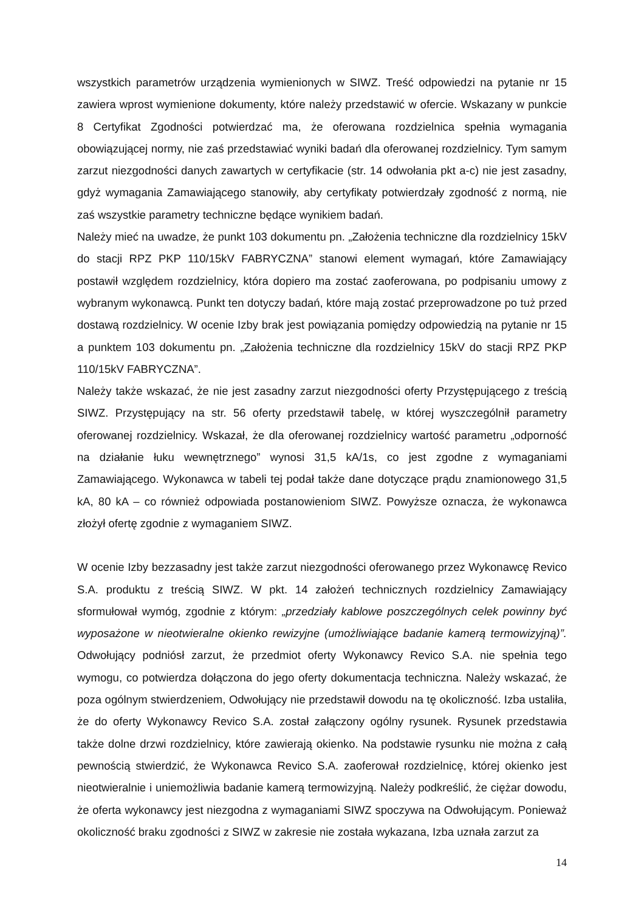wszystkich parametrów urządzenia wymienionych w SIWZ. Treść odpowiedzi na pytanie nr 15 zawiera wprost wymienione dokumenty, które należy przedstawić w ofercie. Wskazany w punkcie 8 Certyfikat Zgodności potwierdzać ma, że oferowana rozdzielnica spełnia wymagania obowiązującej normy, nie zaś przedstawiać wyniki badań dla oferowanej rozdzielnicy. Tym samym zarzut niezgodności danych zawartych w certyfikacie (str. 14 odwołania pkt a-c) nie jest zasadny, gdyż wymagania Zamawiającego stanowiły, aby certyfikaty potwierdzały zgodność z normą, nie zaś wszystkie parametry techniczne będące wynikiem badań.
Należy mieć na uwadze, że punkt 103 dokumentu pn. „Założenia techniczne dla rozdzielnicy 15kV do stacji RPZ PKP 110/15kV FABRYCZNA” stanowi element wymagań, które Zamawiający postawił względem rozdzielnicy, która dopiero ma zostać zaoferowana, po podpisaniu umowy z wybranym wykonawcą. Punkt ten dotyczy badań, które mają zostać przeprowadzone po tuż przed dostawą rozdzielnicy. W ocenie Izby brak jest powiązania pomiędzy odpowiedzią na pytanie nr 15 a punktem 103 dokumentu pn. „Założenia techniczne dla rozdzielnicy 15kV do stacji RPZ PKP 110/15kV FABRYCZNA”.
Należy także wskazać, że nie jest zasadny zarzut niezgodności oferty Przystępującego z treścią SIWZ. Przystępujący na str. 56 oferty przedstawił tabelę, w której wyszczególnił parametry oferowanej rozdzielnicy. Wskazał, że dla oferowanej rozdzielnicy wartość parametru „odporność na działanie łuku wewnętrznego” wynosi 31,5 kA/1s, co jest zgodne z wymaganiami Zamawiającego. Wykonawca w tabeli tej podał także dane dotyczące prądu znamionowego 31,5 kA, 80 kA – co również odpowiada postanowieniom SIWZ. Powyższe oznacza, że wykonawca złożył ofertę zgodnie z wymaganiem SIWZ.
W ocenie Izby bezzasadny jest także zarzut niezgodności oferowanego przez Wykonawcę Revico S.A. produktu z treścią SIWZ. W pkt. 14 założeń technicznych rozdzielnicy Zamawiający sformułował wymóg, zgodnie z którym: „przedziały kablowe poszczególnych celek powinny być wyposażone w nieotwieralne okienko rewizyjne (umożliwiające badanie kamerą termowizyjną)”. Odwołujący podniósł zarzut, że przedmiot oferty Wykonawcy Revico S.A. nie spełnia tego wymogu, co potwierdza dołączona do jego oferty dokumentacja techniczna. Należy wskazać, że poza ogólnym stwierdzeniem, Odwołujący nie przedstawił dowodu na tę okoliczność. Izba ustaliła, że do oferty Wykonawcy Revico S.A. został załączony ogólny rysunek. Rysunek przedstawia także dolne drzwi rozdzielnicy, które zawierają okienko. Na podstawie rysunku nie można z całą pewnością stwierdzić, że Wykonawca Revico S.A. zaoferował rozdzielnicę, której okienko jest nieotwieralnie i uniemożliwia badanie kamerą termowizyjną. Należy podkreślić, że ciężar dowodu, że oferta wykonawcy jest niezgodna z wymaganiami SIWZ spoczywa na Odwołującym. Ponieważ okoliczność braku zgodności z SIWZ w zakresie nie została wykazana, Izba uznała zarzut za
14